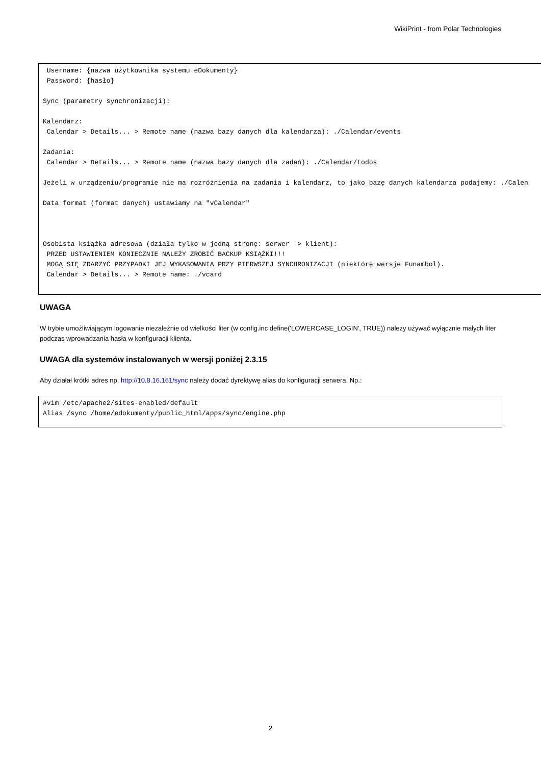WikiPrint - from Polar Technologies
 Username: {nazwa użytkownika systemu eDokumenty}
 Password: {hasło}

Sync (parametry synchronizacji):

Kalendarz:
 Calendar > Details... > Remote name (nazwa bazy danych dla kalendarza): ./Calendar/events

Zadania:
 Calendar > Details... > Remote name (nazwa bazy danych dla zadań): ./Calendar/todos

Jeżeli w urządzeniu/programie nie ma rozróżnienia na zadania i kalendarz, to jako bazę danych kalendarza podajemy: ./Calen

Data format (format danych) ustawiamy na "vCalendar"



Osobista książka adresowa (działa tylko w jedną stronę: serwer -> klient):
 PRZED USTAWIENIEM KONIECZNIE NALEŻY ZROBIĆ BACKUP KSIĄŻKI!!!
 MOGĄ SIĘ ZDARZYĆ PRZYPADKI JEJ WYKASOWANIA PRZY PIERWSZEJ SYNCHRONIZACJI (niektóre wersje Funambol).
 Calendar > Details... > Remote name: ./vcard
UWAGA
W trybie umożliwiającym logowanie niezależnie od wielkości liter (w config.inc define('LOWERCASE_LOGIN', TRUE)) należy używać wyłącznie małych liter podczas wprowadzania hasła w konfiguracji klienta.
UWAGA dla systemów instalowanych w wersji poniżej 2.3.15
Aby działał krótki adres np. http://10.8.16.161/sync należy dodać dyrektywę alias do konfiguracji serwera. Np.:
#vim /etc/apache2/sites-enabled/default
Alias /sync /home/edokumenty/public_html/apps/sync/engine.php
2